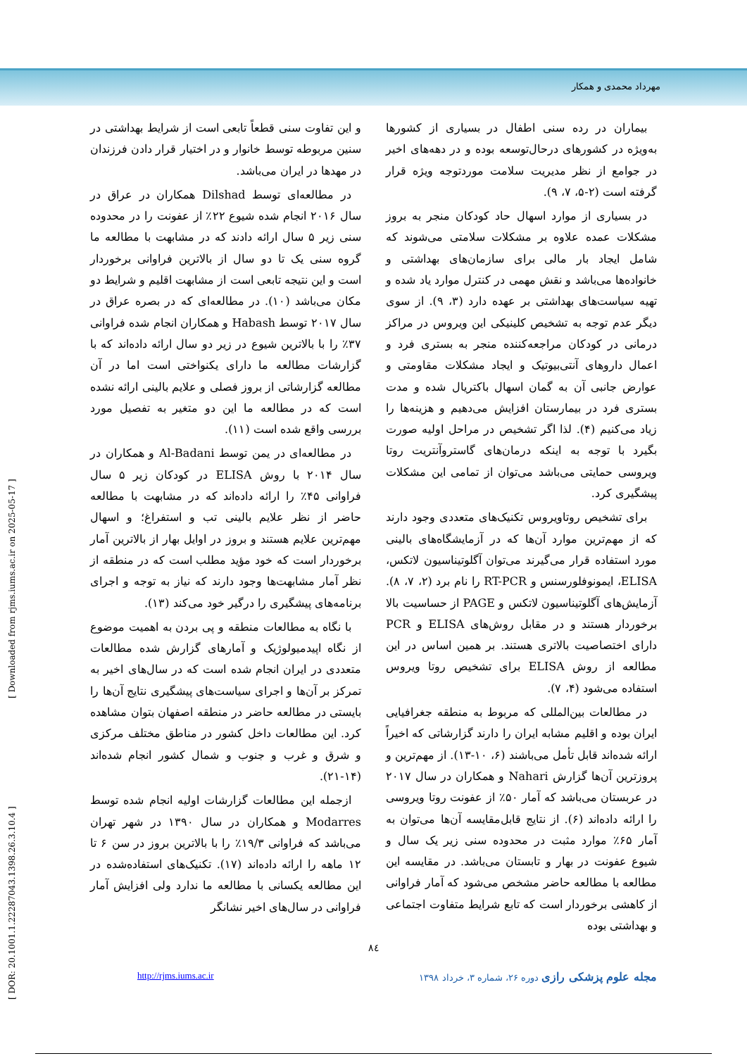مهرداد محمدی و همکار
بیماران در رده سنی اطفال در بسیاری از کشورها به‌ویژه در کشورهای درحال‌توسعه بوده و در دهه‌های اخیر در جوامع از نظر مدیریت سلامت موردتوجه ویژه قرار گرفته است (۲-۵، ۷، ۹).
در بسیاری از موارد اسهال حاد کودکان منجر به بروز مشکلات عمده علاوه بر مشکلات سلامتی می‌شوند که شامل ایجاد بار مالی برای سازمان‌های بهداشتی و خانواده‌ها می‌باشد و نقش مهمی در کنترل موارد یاد شده و تهیه سیاست‌های بهداشتی بر عهده دارد (۳، ۹). از سوی دیگر عدم توجه به تشخیص کلینیکی این ویروس در مراکز درمانی در کودکان مراجعه‌کننده منجر به بستری فرد و اعمال داروهای آنتی‌بیوتیک و ایجاد مشکلات مقاومتی و عوارض جانبی آن به گمان اسهال باکتریال شده و مدت بستری فرد در بیمارستان افزایش می‌دهیم و هزینه‌ها را زیاد می‌کنیم (۴). لذا اگر تشخیص در مراحل اولیه صورت بگیرد با توجه به اینکه درمان‌های گاستروآنتریت روتا ویروسی حمایتی می‌باشد می‌توان از تمامی این مشکلات پیشگیری کرد.
برای تشخیص روتاویروس تکنیک‌های متعددی وجود دارند که از مهم‌ترین موارد آن‌ها که در آزمایشگاه‌های بالینی مورد استفاده قرار می‌گیرند می‌توان آگلوتیناسیون لاتکس، ELISA، ایمونوفلورسنس و RT-PCR را نام برد (۲، ۷، ۸). آزمایش‌های آگلوتیناسیون لاتکس و PAGE از حساسیت بالا برخوردار هستند و در مقابل روش‌های ELISA و PCR دارای اختصاصیت بالاتری هستند. بر همین اساس در این مطالعه از روش ELISA برای تشخیص روتا ویروس استفاده می‌شود (۴، ۷).
در مطالعات بین‌المللی که مربوط به منطقه جغرافیایی ایران بوده و اقلیم مشابه ایران را دارند گزارشاتی که اخیراً ارائه شده‌اند قابل تأمل می‌باشند (۶، ۱۰-۱۳). از مهم‌ترین و پروزترین آن‌ها گزارش Nahari و همکاران در سال ۲۰۱۷ در عربستان می‌باشد که آمار ۵۰٪ از عفونت روتا ویروسی را ارائه داده‌اند (۶). از نتایج قابل‌مقایسه آن‌ها می‌توان به آمار ۶۵٪ موارد مثبت در محدوده سنی زیر یک سال و شیوع عفونت در بهار و تابستان می‌باشد. در مقایسه این مطالعه با مطالعه حاضر مشخص می‌شود که آمار فراوانی از کاهشی برخوردار است که تابع شرایط متفاوت اجتماعی و بهداشتی بوده
و این تفاوت سنی قطعاً تابعی است از شرایط بهداشتی در سنین مربوطه توسط خانوار و در اختیار قرار دادن فرزندان در مهدها در ایران می‌باشد.
در مطالعه‌ای توسط Dilshad همکاران در عراق در سال ۲۰۱۶ انجام شده شیوع ۲۲٪ از عفونت را در محدوده سنی زیر ۵ سال ارائه دادند که در مشابهت با مطالعه ما گروه سنی یک تا دو سال از بالاترین فراوانی برخوردار است و این نتیجه تابعی است از مشابهت اقلیم و شرایط دو مکان می‌باشد (۱۰). در مطالعه‌ای که در بصره عراق در سال ۲۰۱۷ توسط Habash و همکاران انجام شده فراوانی ۳۷٪ را با بالاترین شیوع در زیر دو سال ارائه داده‌اند که با گزارشات مطالعه ما دارای یکنواختی است اما در آن مطالعه گزارشاتی از بروز فصلی و علایم بالینی ارائه نشده است که در مطالعه ما این دو متغیر به تفصیل مورد بررسی واقع شده است (۱۱).
در مطالعه‌ای در یمن توسط Al-Badani و همکاران در سال ۲۰۱۴ با روش ELISA در کودکان زیر ۵ سال فراوانی ۴۵٪ را ارائه داده‌اند که در مشابهت با مطالعه حاضر از نظر علایم بالینی تب و استفراغ؛ و اسهال مهم‌ترین علایم هستند و بروز در اوایل بهار از بالاترین آمار برخوردار است که خود مؤید مطلب است که در منطقه از نظر آمار مشابهت‌ها وجود دارند که نیاز به توجه و اجرای برنامه‌های پیشگیری را درگیر خود می‌کند (۱۳).
با نگاه به مطالعات منطقه و پی بردن به اهمیت موضوع از نگاه اپیدمیولوژیک و آمارهای گزارش شده مطالعات متعددی در ایران انجام شده است که در سال‌های اخیر به تمرکز بر آن‌ها و اجرای سیاست‌های پیشگیری نتایج آن‌ها را بایستی در مطالعه حاضر در منطقه اصفهان بتوان مشاهده کرد. این مطالعات داخل کشور در مناطق مختلف مرکزی و شرق و غرب و جنوب و شمال کشور انجام شده‌اند (۱۴-۲۱).
ازجمله این مطالعات گزارشات اولیه انجام شده توسط Modarres و همکاران در سال ۱۳۹۰ در شهر تهران می‌باشد که فراوانی ۱۹/۳٪ را با بالاترین بروز در سن ۶ تا ۱۲ ماهه را ارائه داده‌اند (۱۷). تکنیک‌های استفاده‌شده در این مطالعه یکسانی با مطالعه ما ندارد ولی افزایش آمار فراوانی در سال‌های اخیر نشانگر
۸٤
مجله علوم پزشکی رازی دوره ۲۶، شماره ۳، خرداد ۱۳۹۸ http://rjms.iums.ac.ir
[ DOR: 20.1001.1.22287043.1398.26.3.10.4 ] [ Downloaded from rjms.iums.ac.ir on 2025-05-17 ]